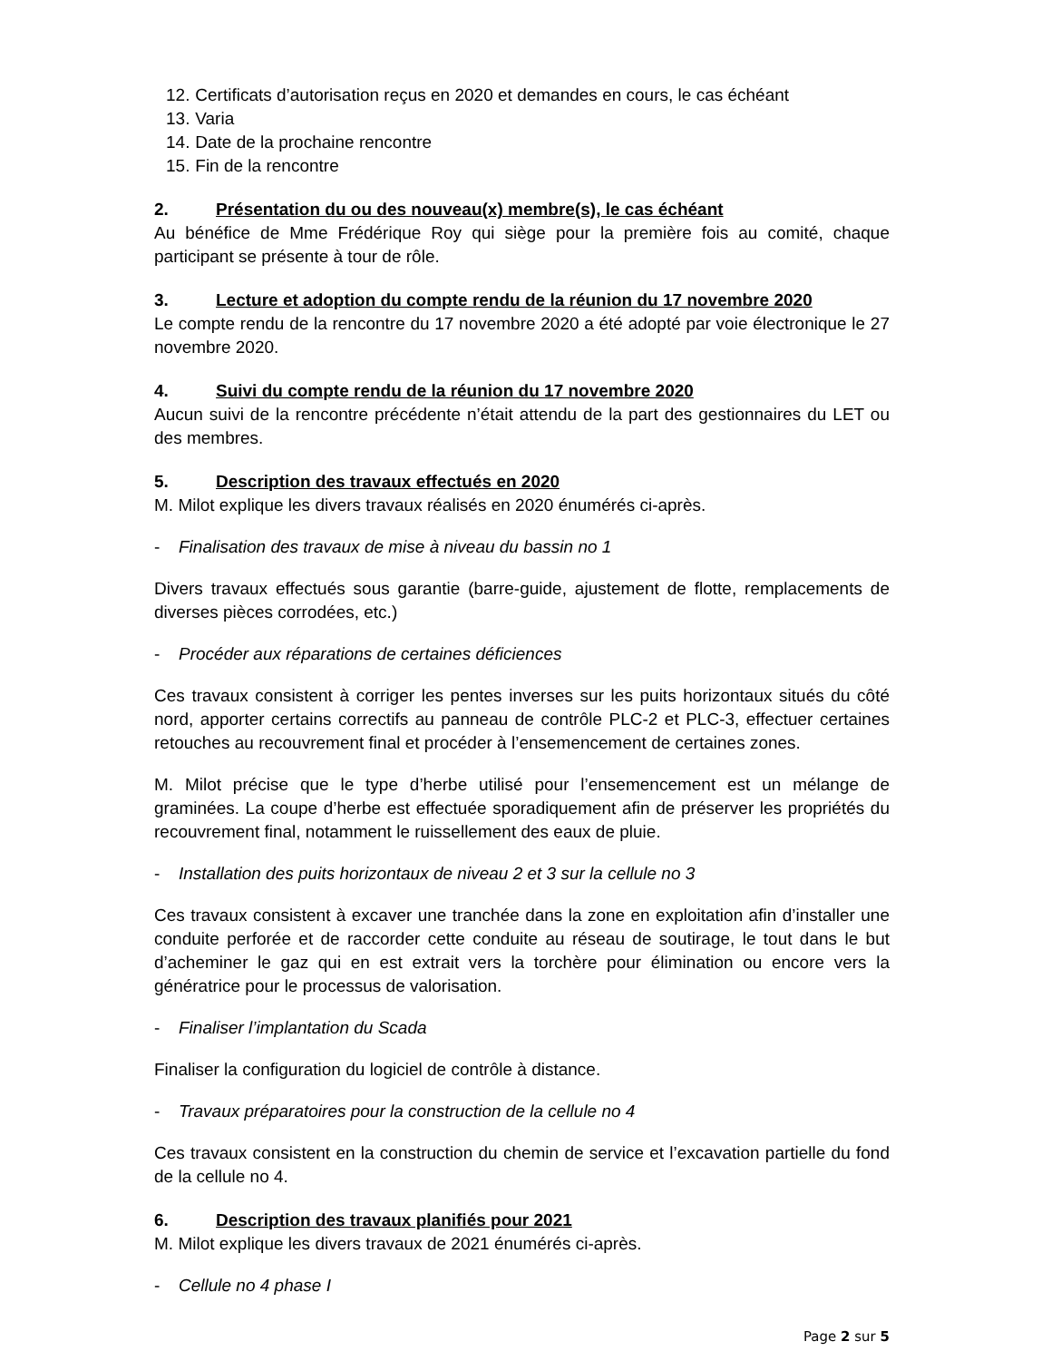12. Certificats d’autorisation reçus en 2020 et demandes en cours, le cas échéant
13. Varia
14. Date de la prochaine rencontre
15. Fin de la rencontre
2. Présentation du ou des nouveau(x) membre(s), le cas échéant
Au bénéfice de Mme Frédérique Roy qui siège pour la première fois au comité, chaque participant se présente à tour de rôle.
3. Lecture et adoption du compte rendu de la réunion du 17 novembre 2020
Le compte rendu de la rencontre du 17 novembre 2020 a été adopté par voie électronique le 27 novembre 2020.
4. Suivi du compte rendu de la réunion du 17 novembre 2020
Aucun suivi de la rencontre précédente n’était attendu de la part des gestionnaires du LET ou des membres.
5. Description des travaux effectués en 2020
M. Milot explique les divers travaux réalisés en 2020 énumérés ci-après.
- Finalisation des travaux de mise à niveau du bassin no 1
Divers travaux effectués sous garantie (barre-guide, ajustement de flotte, remplacements de diverses pièces corrodées, etc.)
- Procéder aux réparations de certaines déficiences
Ces travaux consistent à corriger les pentes inverses sur les puits horizontaux situés du côté nord, apporter certains correctifs au panneau de contrôle PLC-2 et PLC-3, effectuer certaines retouches au recouvrement final et procéder à l’ensemencement de certaines zones.
M. Milot précise que le type d’herbe utilisé pour l’ensemencement est un mélange de graminées. La coupe d’herbe est effectuée sporadiquement afin de préserver les propriétés du recouvrement final, notamment le ruissellement des eaux de pluie.
- Installation des puits horizontaux de niveau 2 et 3 sur la cellule no 3
Ces travaux consistent à excaver une tranchée dans la zone en exploitation afin d’installer une conduite perforée et de raccorder cette conduite au réseau de soutirage, le tout dans le but d’acheminer le gaz qui en est extrait vers la torchère pour élimination ou encore vers la génératrice pour le processus de valorisation.
- Finaliser l’implantation du Scada
Finaliser la configuration du logiciel de contrôle à distance.
- Travaux préparatoires pour la construction de la cellule no 4
Ces travaux consistent en la construction du chemin de service et l’excavation partielle du fond de la cellule no 4.
6. Description des travaux planifiés pour 2021
M. Milot explique les divers travaux de 2021 énumérés ci-après.
- Cellule no 4 phase I
Page 2 sur 5